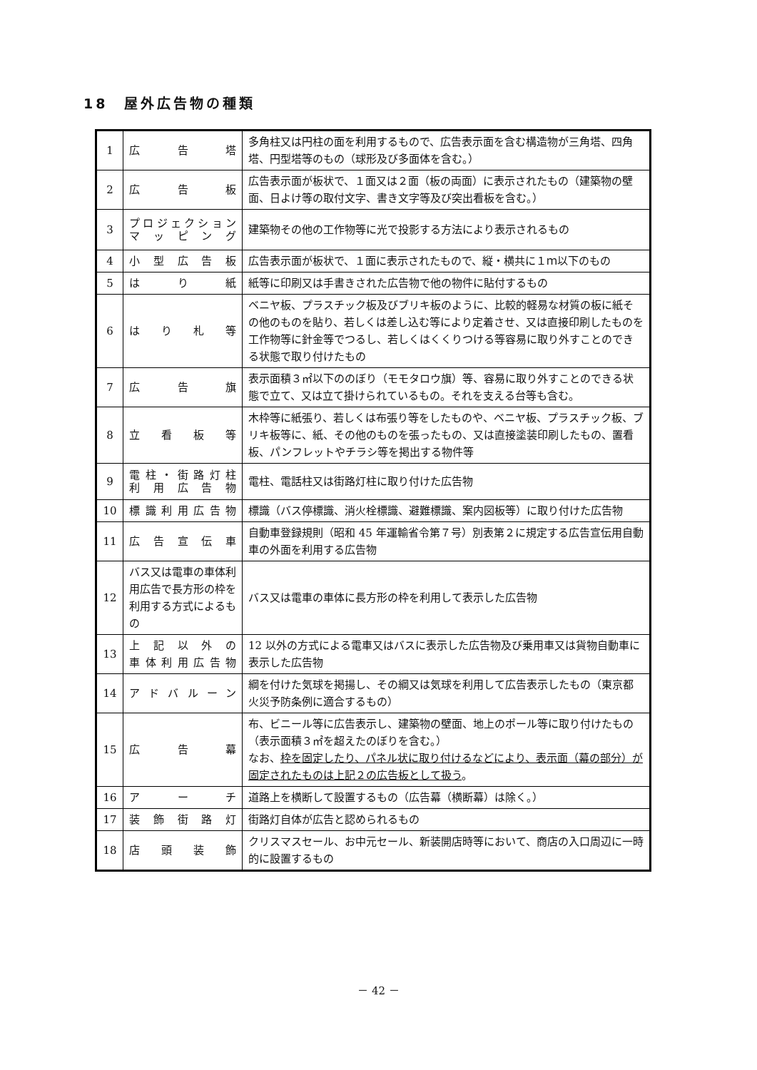18　屋外広告物の種類
| 1 | 広 告 塔 | 多角柱又は円柱の面を利用するもので、広告表示面を含む構造物が三角塔、四角塔、円型塔等のもの（球形及び多面体を含む。） |
| 2 | 広 告 板 | 広告表示面が板状で、１面又は２面（板の両面）に表示されたもの（建築物の壁面、日よけ等の取付文字、書き文字等及び突出看板を含む。） |
| 3 | プロジェクション マッピング | 建築物その他の工作物等に光で投影する方法により表示されるもの |
| 4 | 小型広告板 | 広告表示面が板状で、１面に表示されたもので、縦・横共に１ｍ以下のもの |
| 5 | は り 紙 | 紙等に印刷又は手書きされた広告物で他の物件に貼付するもの |
| 6 | はり札等 | ベニヤ板、プラスチック板及びブリキ板のように、比較的軽易な材質の板に紙その他のものを貼り、若しくは差し込む等により定着させ、又は直接印刷したものを工作物等に針金等でつるし、若しくはくくりつける等容易に取り外すことのできる状態で取り付けたもの |
| 7 | 広 告 旗 | 表示面積３㎡以下ののぼり（モモタロウ旗）等、容易に取り外すことのできる状態で立て、又は立て掛けられているもの。それを支える台等も含む。 |
| 8 | 立看板等 | 木枠等に紙張り、若しくは布張り等をしたものや、ベニヤ板、プラスチック板、ブリキ板等に、紙、その他のものを張ったもの、又は直接塗装印刷したもの、置看板、パンフレットやチラシ等を掲出する物件等 |
| 9 | 電柱・街路灯柱 利用広告物 | 電柱、電話柱又は街路灯柱に取り付けた広告物 |
| 10 | 標識利用広告物 | 標識（バス停標識、消火栓標識、避難標識、案内図板等）に取り付けた広告物 |
| 11 | 広告宣伝車 | 自動車登録規則（昭和 45 年運輸省令第７号）別表第２に規定する広告宣伝用自動車の外面を利用する広告物 |
| 12 | バス又は電車の車体利用広告で長方形の枠を利用する方式によるもの | バス又は電車の車体に長方形の枠を利用して表示した広告物 |
| 13 | 上記以外の 車体利用広告物 | 12 以外の方式による電車又はバスに表示した広告物及び乗用車又は貨物自動車に表示した広告物 |
| 14 | アドバルーン | 綱を付けた気球を掲揚し、その綱又は気球を利用して広告表示したもの（東京都火災予防条例に適合するもの） |
| 15 | 広 告 幕 | 布、ビニール等に広告表示し、建築物の壁面、地上のポール等に取り付けたもの（表示面積３㎡を超えたのぼりを含む。） なお、 枠を固定したり、パネル状に取り付けるなどにより、表示面（幕の部分）が固定されたものは上記２の広告板として扱う 。 |
| 16 | ア ー チ | 道路上を横断して設置するもの（広告幕（横断幕）は除く。） |
| 17 | 装飾街路灯 | 街路灯自体が広告と認められるもの |
| 18 | 店頭装飾 | クリスマスセール、お中元セール、新装開店時等において、商店の入口周辺に一時的に設置するもの |
－ 42 －